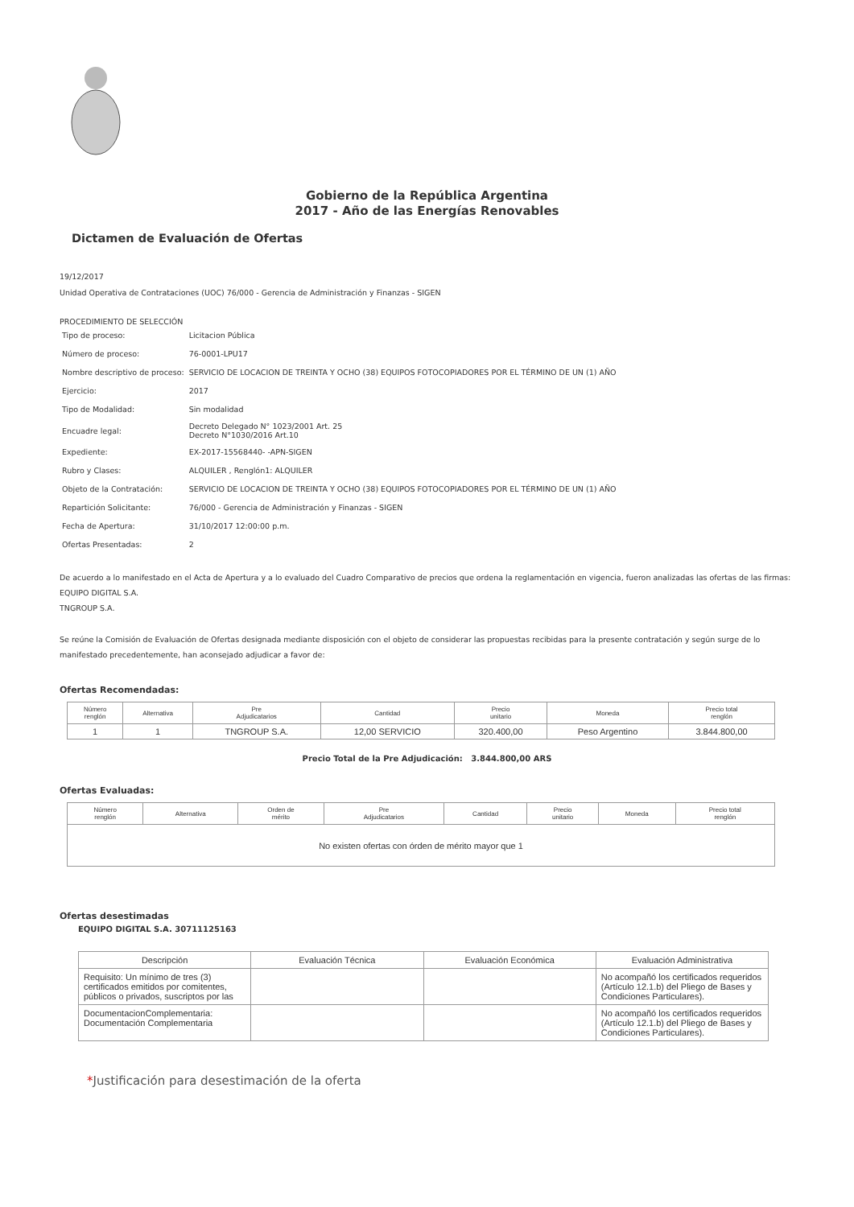Gobierno de la República Argentina
2017 - Año de las Energías Renovables
Dictamen de Evaluación de Ofertas
19/12/2017
Unidad Operativa de Contrataciones (UOC) 76/000 - Gerencia de Administración y Finanzas - SIGEN
PROCEDIMIENTO DE SELECCIÓN
| Tipo de proceso: | Licitacion Pública |
| Número de proceso: | 76-0001-LPU17 |
| Nombre descriptivo de proceso: | SERVICIO DE LOCACION DE TREINTA Y OCHO (38) EQUIPOS FOTOCOPIADORES POR EL TÉRMINO DE UN (1) AÑO |
| Ejercicio: | 2017 |
| Tipo de Modalidad: | Sin modalidad |
| Encuadre legal: | Decreto Delegado N° 1023/2001 Art. 25 Decreto N°1030/2016 Art.10 |
| Expediente: | EX-2017-15568440- -APN-SIGEN |
| Rubro y Clases: | ALQUILER , Renglón1: ALQUILER |
| Objeto de la Contratación: | SERVICIO DE LOCACION DE TREINTA Y OCHO (38) EQUIPOS FOTOCOPIADORES POR EL TÉRMINO DE UN (1) AÑO |
| Repartición Solicitante: | 76/000 - Gerencia de Administración y Finanzas - SIGEN |
| Fecha de Apertura: | 31/10/2017 12:00:00 p.m. |
| Ofertas Presentadas: | 2 |
De acuerdo a lo manifestado en el Acta de Apertura y a lo evaluado del Cuadro Comparativo de precios que ordena la reglamentación en vigencia, fueron analizadas las ofertas de las firmas:
EQUIPO DIGITAL S.A.
TNGROUP S.A.
Se reúne la Comisión de Evaluación de Ofertas designada mediante disposición con el objeto de considerar las propuestas recibidas para la presente contratación y según surge de lo manifestado precedentemente, han aconsejado adjudicar a favor de:
Ofertas Recomendadas:
| Número renglón | Alternativa | Pre Adjudicatarios | Cantidad | Precio unitario | Moneda | Precio total renglón |
| --- | --- | --- | --- | --- | --- | --- |
| 1 | 1 | TNGROUP S.A. | 12,00 SERVICIO | 320.400,00 | Peso Argentino | 3.844.800,00 |
Precio Total de la Pre Adjudicación: 3.844.800,00 ARS
Ofertas Evaluadas:
| Número renglón | Alternativa | Orden de mérito | Pre Adjudicatarios | Cantidad | Precio unitario | Moneda | Precio total renglón |
| --- | --- | --- | --- | --- | --- | --- | --- |
| No existen ofertas con órden de mérito mayor que 1 | | | | | | | |
Ofertas desestimadas
EQUIPO DIGITAL S.A. 30711125163
| Descripción | Evaluación Técnica | Evaluación Económica | Evaluación Administrativa |
| --- | --- | --- | --- |
| Requisito: Un mínimo de tres (3) certificados emitidos por comitentes, públicos o privados, suscriptos por las | | | No acompañó los certificados requeridos (Artículo 12.1.b) del Pliego de Bases y Condiciones Particulares). |
| DocumentacionComplementaria: Documentación Complementaria | | | No acompañó los certificados requeridos (Artículo 12.1.b) del Pliego de Bases y Condiciones Particulares). |
*Justificación para desestimación de la oferta